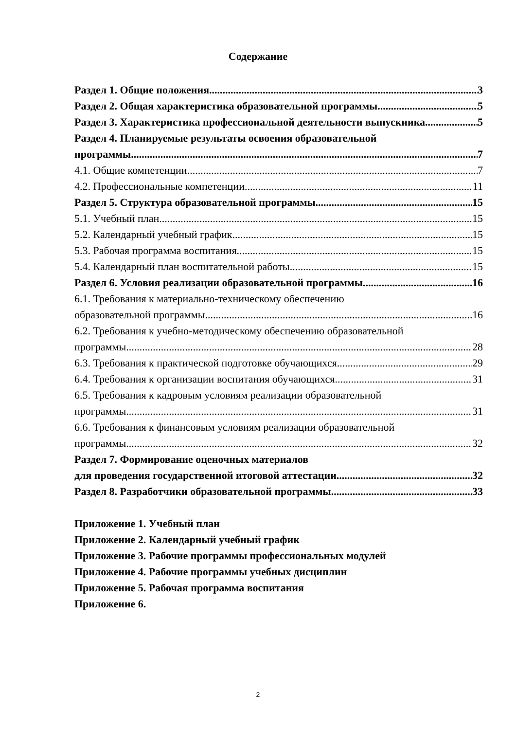Содержание
Раздел 1. Общие положения 3
Раздел 2. Общая характеристика образовательной программы 5
Раздел 3. Характеристика профессиональной деятельности выпускника 5
Раздел 4. Планируемые результаты освоения образовательной
программы 7
4.1. Общие компетенции 7
4.2. Профессиональные компетенции 11
Раздел 5. Структура образовательной программы 15
5.1. Учебный план 15
5.2. Календарный учебный график 15
5.3. Рабочая программа воспитания 15
5.4. Календарный план воспитательной работы 15
Раздел 6. Условия реализации образовательной программы 16
6.1. Требования к материально-техническому обеспечению
образовательной программы 16
6.2. Требования к учебно-методическому обеспечению образовательной
программы 28
6.3. Требования к практической подготовке обучающихся 29
6.4. Требования к организации воспитания обучающихся 31
6.5. Требования к кадровым условиям реализации образовательной
программы 31
6.6. Требования к финансовым условиям реализации образовательной
программы 32
Раздел 7. Формирование оценочных материалов
для проведения государственной итоговой аттестации 32
Раздел 8. Разработчики образовательной программы 33
Приложение 1. Учебный план
Приложение 2. Календарный учебный график
Приложение 3. Рабочие программы профессиональных модулей
Приложение 4. Рабочие программы учебных дисциплин
Приложение 5. Рабочая программа воспитания
Приложение 6.
2